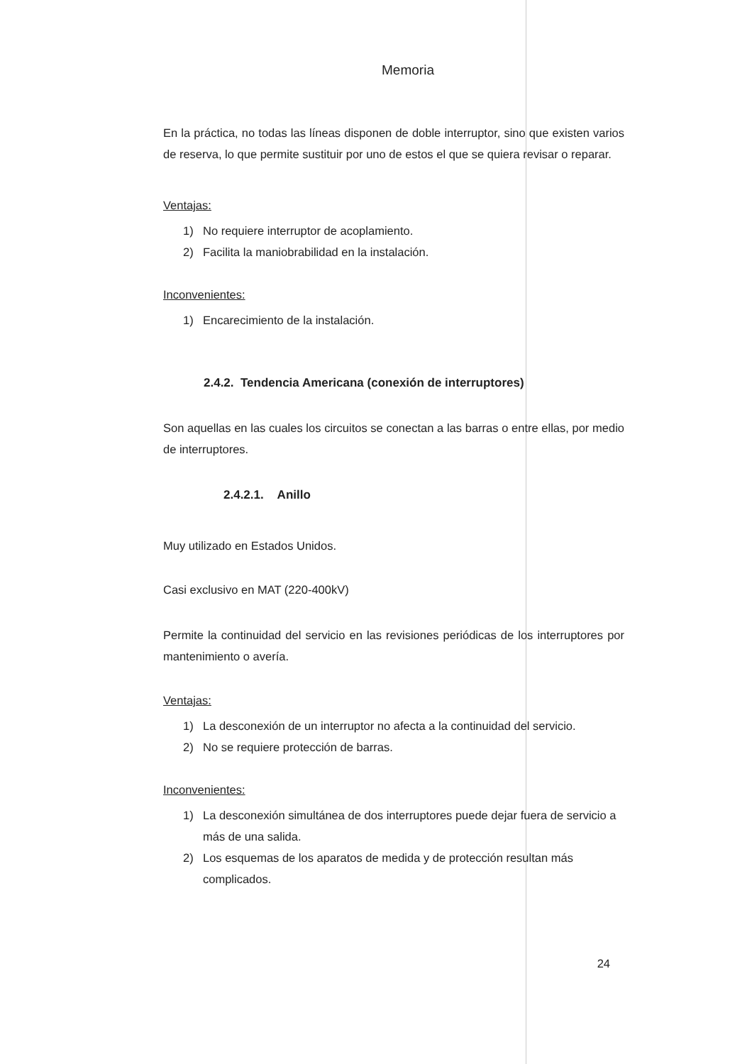Memoria
En la práctica, no todas las líneas disponen de doble interruptor, sino que existen varios de reserva, lo que permite sustituir por uno de estos el que se quiera revisar o reparar.
Ventajas:
1) No requiere interruptor de acoplamiento.
2) Facilita la maniobrabilidad en la instalación.
Inconvenientes:
1) Encarecimiento de la instalación.
2.4.2. Tendencia Americana (conexión de interruptores)
Son aquellas en las cuales los circuitos se conectan a las barras o entre ellas, por medio de interruptores.
2.4.2.1. Anillo
Muy utilizado en Estados Unidos.
Casi exclusivo en MAT (220-400kV)
Permite la continuidad del servicio en las revisiones periódicas de los interruptores por mantenimiento o avería.
Ventajas:
1) La desconexión de un interruptor no afecta a la continuidad del servicio.
2) No se requiere protección de barras.
Inconvenientes:
1) La desconexión simultánea de dos interruptores puede dejar fuera de servicio a más de una salida.
2) Los esquemas de los aparatos de medida y de protección resultan más complicados.
24